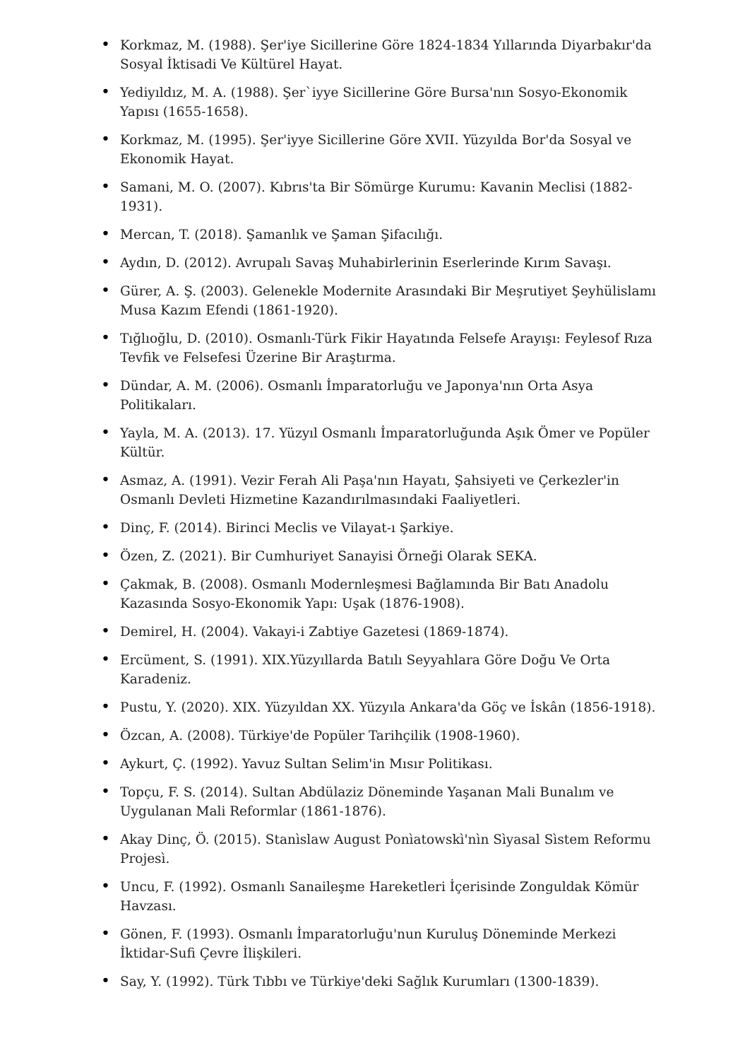• Korkmaz, M. (1988). Şer'iye Sicillerine Göre 1824-1834 Yıllarında Diyarbakır'da Sosyal İktisadi Ve Kültürel Hayat.
• Yediyıldız, M. A. (1988). Şer`iyye Sicillerine Göre Bursa'nın Sosyo-Ekonomik Yapısı (1655-1658).
• Korkmaz, M. (1995). Şer'iyye Sicillerine Göre XVII. Yüzyılda Bor'da Sosyal ve Ekonomik Hayat.
• Samani, M. O. (2007). Kıbrıs'ta Bir Sömürge Kurumu: Kavanin Meclisi (1882-1931).
• Mercan, T. (2018). Şamanlık ve Şaman Şifacılığı.
• Aydın, D. (2012). Avrupalı Savaş Muhabirlerinin Eserlerinde Kırım Savaşı.
• Gürer, A. Ş. (2003). Gelenekle Modernite Arasındaki Bir Meşrutiyet Şeyhülislamı Musa Kazım Efendi (1861-1920).
• Tığlıoğlu, D. (2010). Osmanlı-Türk Fikir Hayatında Felsefe Arayışı: Feylesof Rıza Tevfik ve Felsefesi Üzerine Bir Araştırma.
• Dündar, A. M. (2006). Osmanlı İmparatorluğu ve Japonya'nın Orta Asya Politikaları.
• Yayla, M. A. (2013). 17. Yüzyıl Osmanlı İmparatorluğunda Aşık Ömer ve Popüler Kültür.
• Asmaz, A. (1991). Vezir Ferah Ali Paşa'nın Hayatı, Şahsiyeti ve Çerkezler'in Osmanlı Devleti Hizmetine Kazandırılmasındaki Faaliyetleri.
• Dinç, F. (2014). Birinci Meclis ve Vilayat-ı Şarkiye.
• Özen, Z. (2021). Bir Cumhuriyet Sanayisi Örneği Olarak SEKA.
• Çakmak, B. (2008). Osmanlı Modernleşmesi Bağlamında Bir Batı Anadolu Kazasında Sosyo-Ekonomik Yapı: Uşak (1876-1908).
• Demirel, H. (2004). Vakayi-i Zabtiye Gazetesi (1869-1874).
• Ercüment, S. (1991). XIX.Yüzyıllarda Batılı Seyyahlara Göre Doğu Ve Orta Karadeniz.
• Pustu, Y. (2020). XIX. Yüzyıldan XX. Yüzyıla Ankara'da Göç ve İskân (1856-1918).
• Özcan, A. (2008). Türkiye'de Popüler Tarihçilik (1908-1960).
• Aykurt, Ç. (1992). Yavuz Sultan Selim'in Mısır Politikası.
• Topçu, F. S. (2014). Sultan Abdülaziz Döneminde Yaşanan Mali Bunalım ve Uygulanan Mali Reformlar (1861-1876).
• Akay Dinç, Ö. (2015). Stanìslaw August Ponìatowskì'nìn Sìyasal Sìstem Reformu Projesì.
• Uncu, F. (1992). Osmanlı Sanaileşme Hareketleri İçerisinde Zonguldak Kömür Havzası.
• Gönen, F. (1993). Osmanlı İmparatorluğu'nun Kuruluş Döneminde Merkezi İktidar-Sufi Çevre İlişkileri.
• Say, Y. (1992). Türk Tıbbı ve Türkiye'deki Sağlık Kurumları (1300-1839).